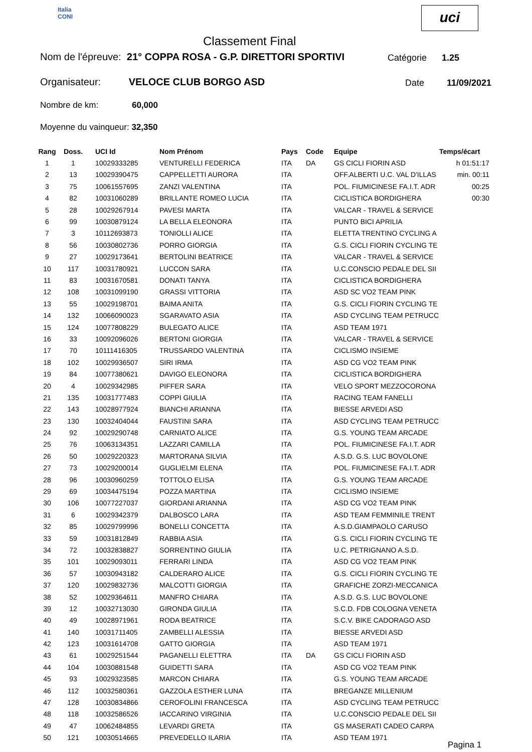Italia
CONI
uci
Classement Final
Nom de l'épreuve: 21° COPPA ROSA - G.P. DIRETTORI SPORTIVI Catégorie 1.25
Organisateur: VELOCE CLUB BORGO ASD Date 11/09/2021
Nombre de km: 60,000
Moyenne du vainqueur: 32,350
| Rang | Doss. | UCI Id | Nom Prénom | Pays | Code | Equipe | Temps/écart |
| --- | --- | --- | --- | --- | --- | --- | --- |
| 1 | 1 | 10029333285 | VENTURELLI FEDERICA | ITA | DA | GS CICLI FIORIN ASD | h 01:51:17 |
| 2 | 13 | 10029390475 | CAPPELLETTI AURORA | ITA | | OFF.ALBERTI U.C. VAL D'ILLAS | min. 00:11 |
| 3 | 75 | 10061557695 | ZANZI VALENTINA | ITA | | POL. FIUMICINESE FA.I.T. ADR | 00:25 |
| 4 | 82 | 10031060289 | BRILLANTE ROMEO LUCIA | ITA | | CICLISTICA BORDIGHERA | 00:30 |
| 5 | 28 | 10029267914 | PAVESI MARTA | ITA | | VALCAR - TRAVEL & SERVICE | |
| 6 | 99 | 10030879124 | LA BELLA ELEONORA | ITA | | PUNTO BICI APRILIA | |
| 7 | 3 | 10112693873 | TONIOLLI ALICE | ITA | | ELETTA TRENTINO CYCLING A | |
| 8 | 56 | 10030802736 | PORRO GIORGIA | ITA | | G.S. CICLI FIORIN CYCLING TE | |
| 9 | 27 | 10029173641 | BERTOLINI BEATRICE | ITA | | VALCAR - TRAVEL & SERVICE | |
| 10 | 117 | 10031780921 | LUCCON SARA | ITA | | U.C.CONSCIO PEDALE DEL SII | |
| 11 | 83 | 10031670581 | DONATI TANYA | ITA | | CICLISTICA BORDIGHERA | |
| 12 | 108 | 10031099190 | GRASSI VITTORIA | ITA | | ASD SC VO2 TEAM PINK | |
| 13 | 55 | 10029198701 | BAIMA ANITA | ITA | | G.S. CICLI FIORIN CYCLING TE | |
| 14 | 132 | 10066090023 | SGARAVATO ASIA | ITA | | ASD CYCLING TEAM PETRUCC | |
| 15 | 124 | 10077808229 | BULEGATO ALICE | ITA | | ASD TEAM 1971 | |
| 16 | 33 | 10092096026 | BERTONI GIORGIA | ITA | | VALCAR - TRAVEL & SERVICE | |
| 17 | 70 | 10111416305 | TRUSSARDO VALENTINA | ITA | | CICLISMO INSIEME | |
| 18 | 102 | 10029936507 | SIRI IRMA | ITA | | ASD CG VO2 TEAM PINK | |
| 19 | 84 | 10077380621 | DAVIGO ELEONORA | ITA | | CICLISTICA BORDIGHERA | |
| 20 | 4 | 10029342985 | PIFFER SARA | ITA | | VELO SPORT MEZZOCORONA | |
| 21 | 135 | 10031777483 | COPPI GIULIA | ITA | | RACING TEAM FANELLI | |
| 22 | 143 | 10028977924 | BIANCHI ARIANNA | ITA | | BIESSE ARVEDI ASD | |
| 23 | 130 | 10032404044 | FAUSTINI SARA | ITA | | ASD CYCLING TEAM PETRUCC | |
| 24 | 92 | 10029290748 | CARNIATO ALICE | ITA | | G.S. YOUNG TEAM ARCADE | |
| 25 | 76 | 10063134351 | LAZZARI CAMILLA | ITA | | POL. FIUMICINESE FA.I.T. ADR | |
| 26 | 50 | 10029220323 | MARTORANA SILVIA | ITA | | A.S.D. G.S. LUC BOVOLONE | |
| 27 | 73 | 10029200014 | GUGLIELMI ELENA | ITA | | POL. FIUMICINESE FA.I.T. ADR | |
| 28 | 96 | 10030960259 | TOTTOLO ELISA | ITA | | G.S. YOUNG TEAM ARCADE | |
| 29 | 69 | 10034475194 | POZZA MARTINA | ITA | | CICLISMO INSIEME | |
| 30 | 106 | 10077227037 | GIORDANI ARIANNA | ITA | | ASD CG VO2 TEAM PINK | |
| 31 | 6 | 10029342379 | DALBOSCO LARA | ITA | | ASD TEAM FEMMINILE TRENT | |
| 32 | 85 | 10029799996 | BONELLI CONCETTA | ITA | | A.S.D.GIAMPAOLO CARUSO | |
| 33 | 59 | 10031812849 | RABBIA ASIA | ITA | | G.S. CICLI FIORIN CYCLING TE | |
| 34 | 72 | 10032838827 | SORRENTINO GIULIA | ITA | | U.C. PETRIGNANO A.S.D. | |
| 35 | 101 | 10029093011 | FERRARI LINDA | ITA | | ASD CG VO2 TEAM PINK | |
| 36 | 57 | 10030943182 | CALDERARO ALICE | ITA | | G.S. CICLI FIORIN CYCLING TE | |
| 37 | 120 | 10029832736 | MALCOTTI GIORGIA | ITA | | GRAFICHE ZORZI-MECCANICA | |
| 38 | 52 | 10029364611 | MANFRO CHIARA | ITA | | A.S.D. G.S. LUC BOVOLONE | |
| 39 | 12 | 10032713030 | GIRONDA GIULIA | ITA | | S.C.D. FDB COLOGNA VENETA | |
| 40 | 49 | 10028971961 | RODA BEATRICE | ITA | | S.C.V. BIKE CADORAGO ASD | |
| 41 | 140 | 10031711405 | ZAMBELLI ALESSIA | ITA | | BIESSE ARVEDI ASD | |
| 42 | 123 | 10031614708 | GATTO GIORGIA | ITA | | ASD TEAM 1971 | |
| 43 | 61 | 10029251544 | PAGANELLI ELETTRA | ITA | DA | GS CICLI FIORIN ASD | |
| 44 | 104 | 10030881548 | GUIDETTI SARA | ITA | | ASD CG VO2 TEAM PINK | |
| 45 | 93 | 10029323585 | MARCON CHIARA | ITA | | G.S. YOUNG TEAM ARCADE | |
| 46 | 112 | 10032580361 | GAZZOLA ESTHER LUNA | ITA | | BREGANZE MILLENIUM | |
| 47 | 128 | 10030834866 | CEROFOLINI FRANCESCA | ITA | | ASD CYCLING TEAM PETRUCC | |
| 48 | 118 | 10032586526 | IACCARINO VIRGINIA | ITA | | U.C.CONSCIO PEDALE DEL SII | |
| 49 | 47 | 10062484855 | LEVARDI GRETA | ITA | | GS MASERATI CADEO CARPA | |
| 50 | 121 | 10030514665 | PREVEDELLO ILARIA | ITA | | ASD TEAM 1971 | |
Pagina 1